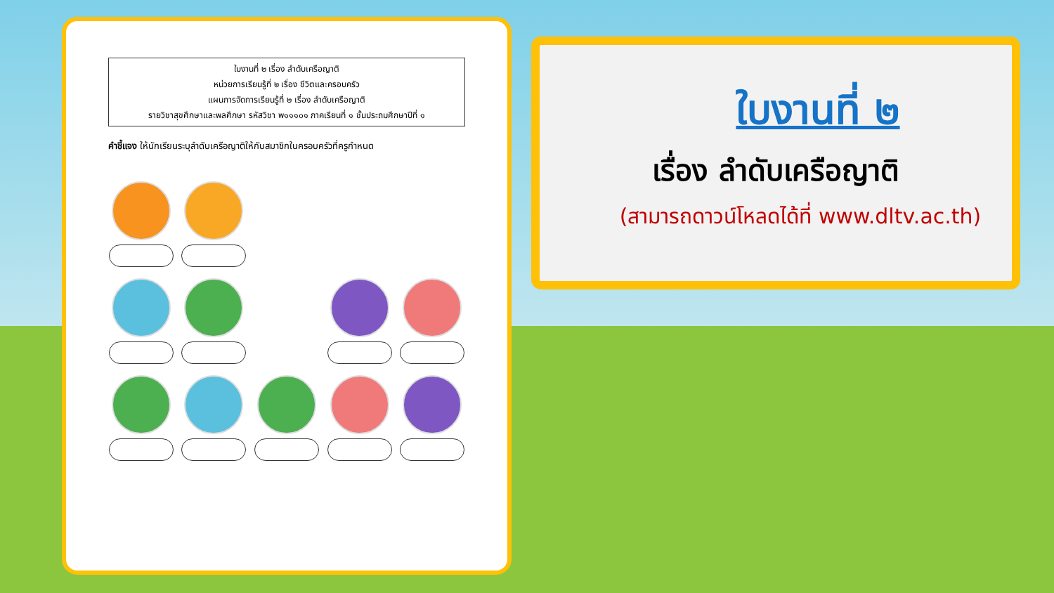ใบงานที่ ๒ เรื่อง ลำดับเครือญาติ
หน่วยการเรียนรู้ที่ ๒ เรื่อง ชีวิตและครอบครัว
แผนการจัดการเรียนรู้ที่ ๒ เรื่อง ลำดับเครือญาติ
รายวิชาสุขศึกษาและพลศึกษา รหัสวิชา พ๑๑๑๐๑ ภาคเรียนที่ ๑ ชั้นประถมศึกษาปีที่ ๑
คำชี้แจง ให้นักเรียนระบุลำดับเครือญาติให้กับสมาชิกในครอบครัวที่ครูกำหนด
ใบงานที่ ๒
เรื่อง ลำดับเครือญาติ
(สามารถดาวน์โหลดได้ที่ www.dltv.ac.th)